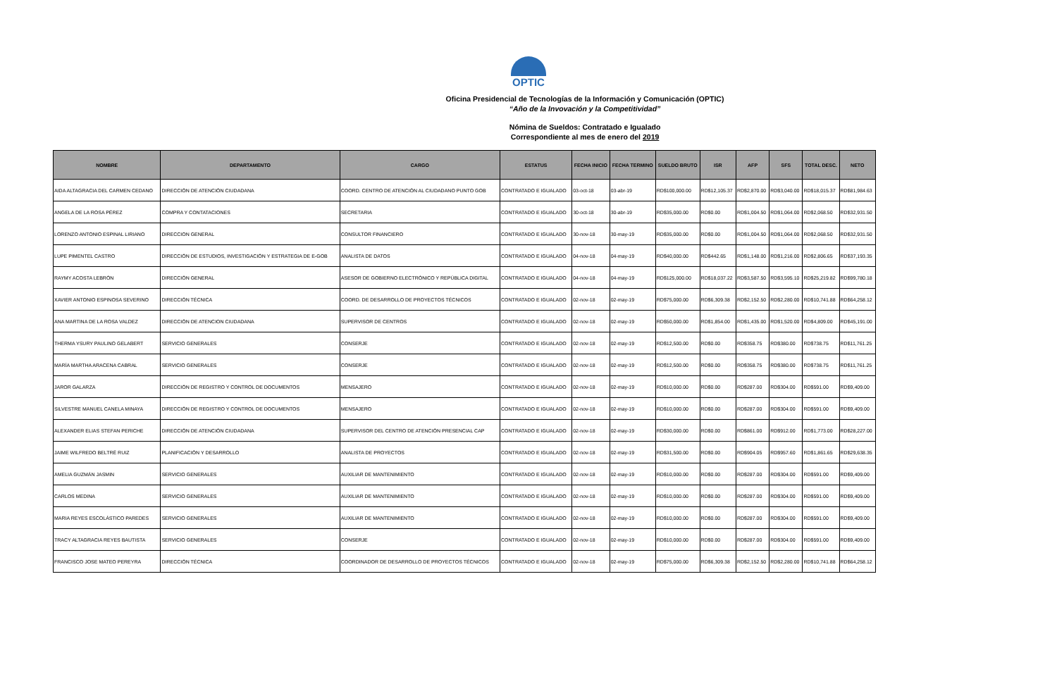OPTIC
Oficina Presidencial de Tecnologías de la Información y Comunicación (OPTIC)
“Año de la Invovación y la Competitividad”
Nómina de Sueldos: Contratado e Igualado
Correspondiente al mes de enero del 2019
| NOMBRE | DEPARTAMENTO | CARGO | ESTATUS | FECHA INICIO | FECHA TERMINO | SUELDO BRUTO | ISR | AFP | SFS | TOTAL DESC. | NETO |
| --- | --- | --- | --- | --- | --- | --- | --- | --- | --- | --- | --- |
| AIDA ALTAGRACIA DEL CARMEN CEDANO | DIRECCIÓN DE ATENCIÓN CIUDADANA | COORD. CENTRO DE ATENCIÓN AL CIUDADANO PUNTO GOB | CONTRATADO E IGUALADO | 03-oct-18 | 03-abr-19 | RD$100,000.00 | RD$12,105.37 | RD$2,870.00 | RD$3,040.00 | RD$18,015.37 | RD$81,984.63 |
| ANGELA DE LA ROSA PÉREZ | COMPRA Y CONTATACIONES | SECRETARIA | CONTRATADO E IGUALADO | 30-oct-18 | 30-abr-19 | RD$35,000.00 | RD$0.00 | RD$1,004.50 | RD$1,064.00 | RD$2,068.50 | RD$32,931.50 |
| LORENZO ANTONIO ESPINAL LIRIANO | DIRECCION GENERAL | CONSULTOR FINANCIERO | CONTRATADO E IGUALADO | 30-nov-18 | 30-may-19 | RD$35,000.00 | RD$0.00 | RD$1,004.50 | RD$1,064.00 | RD$2,068.50 | RD$32,931.50 |
| LUPE PIMENTEL CASTRO | DIRECCIÓN DE ESTUDIOS, INVESTIGACIÓN Y ESTRATEGIA DE E-GOB | ANALISTA DE DATOS | CONTRATADO E IGUALADO | 04-nov-18 | 04-may-19 | RD$40,000.00 | RD$442.65 | RD$1,148.00 | RD$1,216.00 | RD$2,806.65 | RD$37,193.35 |
| RAYMY ACOSTA LEBRÓN | DIRECCIÓN GENERAL | ASESOR DE GOBIERNO ELECTRÓNICO Y REPÚBLICA DIGITAL | CONTRATADO E IGUALADO | 04-nov-18 | 04-may-19 | RD$125,000.00 | RD$18,037.22 | RD$3,587.50 | RD$3,595.10 | RD$25,219.82 | RD$99,780.18 |
| XAVIER ANTONIO ESPINOSA SEVERINO | DIRECCIÓN TÉCNICA | COORD. DE DESARROLLO DE PROYECTOS TÉCNICOS | CONTRATADO E IGUALADO | 02-nov-18 | 02-may-19 | RD$75,000.00 | RD$6,309.38 | RD$2,152.50 | RD$2,280.00 | RD$10,741.88 | RD$64,258.12 |
| ANA MARTINA DE LA ROSA VALDEZ | DIRECCIÓN DE ATENCION CIUDADANA | SUPERVISOR DE CENTROS | CONTRATADO E IGUALADO | 02-nov-18 | 02-may-19 | RD$50,000.00 | RD$1,854.00 | RD$1,435.00 | RD$1,520.00 | RD$4,809.00 | RD$45,191.00 |
| THERMA YSURY PAULINO GELABERT | SERVICIO GENERALES | CONSERJE | CONTRATADO E IGUALADO | 02-nov-18 | 02-may-19 | RD$12,500.00 | RD$0.00 | RD$358.75 | RD$380.00 | RD$738.75 | RD$11,761.25 |
| MARÍA MARTHA ARACENA CABRAL | SERVICIO GENERALES | CONSERJE | CONTRATADO E IGUALADO | 02-nov-18 | 02-may-19 | RD$12,500.00 | RD$0.00 | RD$358.75 | RD$380.00 | RD$738.75 | RD$11,761.25 |
| JAROR GALARZA | DIRECCIÓN DE REGISTRO Y CONTROL DE DOCUMENTOS | MENSAJERO | CONTRATADO E IGUALADO | 02-nov-18 | 02-may-19 | RD$10,000.00 | RD$0.00 | RD$287.00 | RD$304.00 | RD$591.00 | RD$9,409.00 |
| SILVESTRE MANUEL CANELA MINAYA | DIRECCIÓN DE REGISTRO Y CONTROL DE DOCUMENTOS | MENSAJERO | CONTRATADO E IGUALADO | 02-nov-18 | 02-may-19 | RD$10,000.00 | RD$0.00 | RD$287.00 | RD$304.00 | RD$591.00 | RD$9,409.00 |
| ALEXANDER ELIAS STEFAN PERICHE | DIRECCIÓN DE ATENCIÓN CIUDADANA | SUPERVISOR DEL CENTRO DE ATENCIÓN PRESENCIAL CAP | CONTRATADO E IGUALADO | 02-nov-18 | 02-may-19 | RD$30,000.00 | RD$0.00 | RD$861.00 | RD$912.00 | RD$1,773.00 | RD$28,227.00 |
| JAIME WILFREDO BELTRÉ RUIZ | PLANIFICACIÓN Y DESARROLLO | ANALISTA DE PROYECTOS | CONTRATADO E IGUALADO | 02-nov-18 | 02-may-19 | RD$31,500.00 | RD$0.00 | RD$904.05 | RD$957.60 | RD$1,861.65 | RD$29,638.35 |
| AMELIA GUZMÁN JASMIN | SERVICIO GENERALES | AUXILIAR DE MANTENIMIENTO | CONTRATADO E IGUALADO | 02-nov-18 | 02-may-19 | RD$10,000.00 | RD$0.00 | RD$287.00 | RD$304.00 | RD$591.00 | RD$9,409.00 |
| CARLOS MEDINA | SERVICIO GENERALES | AUXILIAR DE MANTENIMIENTO | CONTRATADO E IGUALADO | 02-nov-18 | 02-may-19 | RD$10,000.00 | RD$0.00 | RD$287.00 | RD$304.00 | RD$591.00 | RD$9,409.00 |
| MARIA REYES ESCOLÁSTICO PAREDES | SERVICIO GENERALES | AUXILIAR DE MANTENIMIENTO | CONTRATADO E IGUALADO | 02-nov-18 | 02-may-19 | RD$10,000.00 | RD$0.00 | RD$287.00 | RD$304.00 | RD$591.00 | RD$9,409.00 |
| TRACY ALTAGRACIA REYES BAUTISTA | SERVICIO GENERALES | CONSERJE | CONTRATADO E IGUALADO | 02-nov-18 | 02-may-19 | RD$10,000.00 | RD$0.00 | RD$287.00 | RD$304.00 | RD$591.00 | RD$9,409.00 |
| FRANCISCO JOSE MATEO PEREYRA | DIRECCIÓN TÉCNICA | COORDINADOR DE DESARROLLO DE PROYECTOS TÉCNICOS | CONTRATADO E IGUALADO | 02-nov-18 | 02-may-19 | RD$75,000.00 | RD$6,309.38 | RD$2,152.50 | RD$2,280.00 | RD$10,741.88 | RD$64,258.12 |